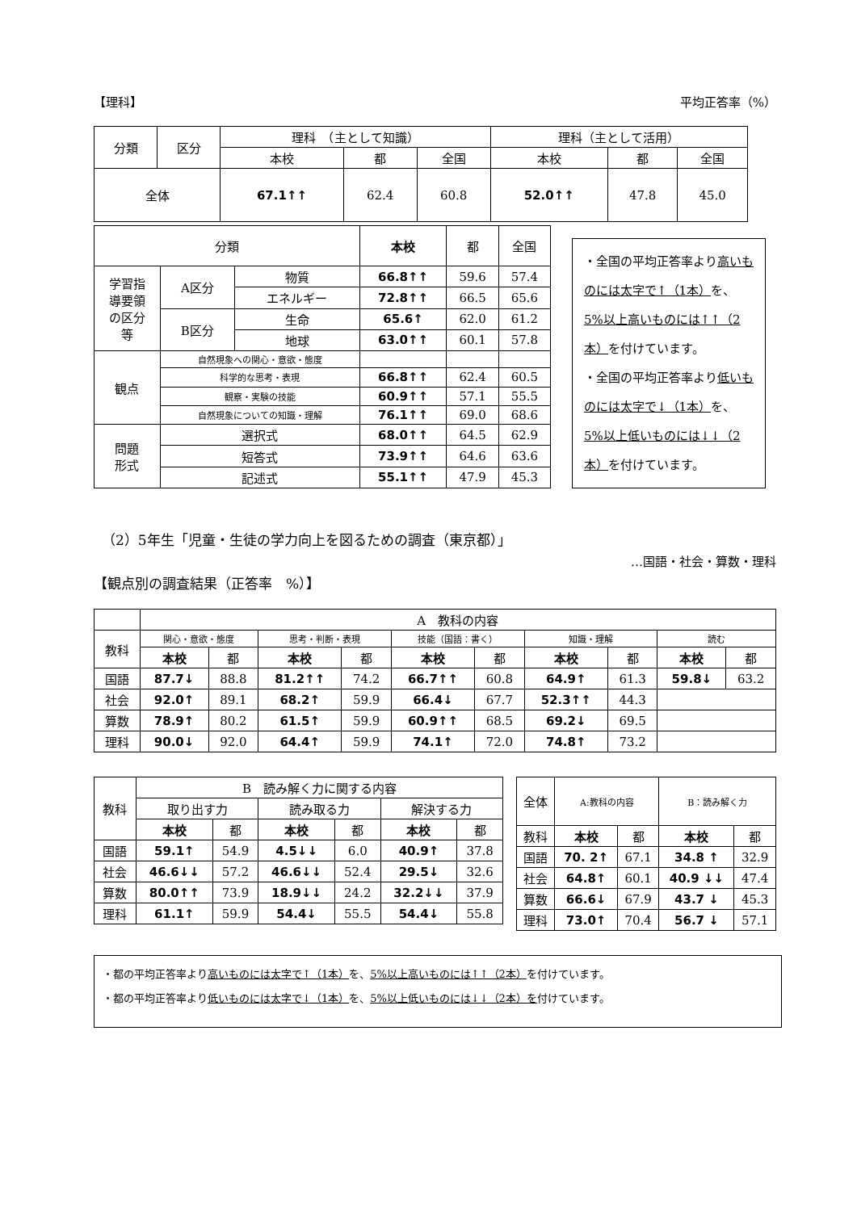【理科】 平均正答率（%）
| 分類 | 区分 | 理科 （主として知識） | | | 理科（主として活用） | | |
| | | 本校 | 都 | 全国 | 本校 | 都 | 全国 |
| 全体 | | 67.1↑↑ | 62.4 | 60.8 | 52.0↑↑ | 47.8 | 45.0 |
| 分類 | | | 本校 | 都 | 全国 |
| 学習指 導要領 の区分 等 | A区分 | 物質 | 66.8↑↑ | 59.6 | 57.4 |
| | | エネルギー | 72.8↑↑ | 66.5 | 65.6 |
| | B区分 | 生命 | 65.6↑ | 62.0 | 61.2 |
| | | 地球 | 63.0↑↑ | 60.1 | 57.8 |
| 観点 | 自然現象への関心・意欲・態度 | | | | |
| | 科学的な思考・表現 | | 66.8↑↑ | 62.4 | 60.5 |
| | 観察・実験の技能 | | 60.9↑↑ | 57.1 | 55.5 |
| | 自然現象についての知識・理解 | | 76.1↑↑ | 69.0 | 68.6 |
| 問題 形式 | 選択式 | | 68.0↑↑ | 64.5 | 62.9 |
| | 短答式 | | 73.9↑↑ | 64.6 | 63.6 |
| | 記述式 | | 55.1↑↑ | 47.9 | 45.3 |
・全国の平均正答率より高いものには太字で↑（1本）を、5%以上高いものには↑↑（2本）を付けています。
・全国の平均正答率より低いものには太字で↓（1本）を、5%以上低いものには↓↓（2本）を付けています。
（2）5年生「児童・生徒の学力向上を図るための調査（東京都）」
…国語・社会・算数・理科
【観点別の調査結果（正答率　%）】
| | A 教科の内容 | | | | | | | | | |
| 教科 | 関心・意欲・態度 | | 思考・判断・表現 | | 技能（国語：書く） | | 知識・理解 | | 読む | |
| | 本校 | 都 | 本校 | 都 | 本校 | 都 | 本校 | 都 | 本校 | 都 |
| 国語 | 87.7↓ | 88.8 | 81.2↑↑ | 74.2 | 66.7↑↑ | 60.8 | 64.9↑ | 61.3 | 59.8↓ | 63.2 |
| 社会 | 92.0↑ | 89.1 | 68.2↑ | 59.9 | 66.4↓ | 67.7 | 52.3↑↑ | 44.3 | | |
| 算数 | 78.9↑ | 80.2 | 61.5↑ | 59.9 | 60.9↑↑ | 68.5 | 69.2↓ | 69.5 | | |
| 理科 | 90.0↓ | 92.0 | 64.4↑ | 59.9 | 74.1↑ | 72.0 | 74.8↑ | 73.2 | | |
| 教科 | B 読み解く力に関する内容 | | | | | |
| | 取り出す力 | | 読み取る力 | | 解決する力 | |
| | 本校 | 都 | 本校 | 都 | 本校 | 都 |
| 国語 | 59.1↑ | 54.9 | 4.5↓↓ | 6.0 | 40.9↑ | 37.8 |
| 社会 | 46.6↓↓ | 57.2 | 46.6↓↓ | 52.4 | 29.5↓ | 32.6 |
| 算数 | 80.0↑↑ | 73.9 | 18.9↓↓ | 24.2 | 32.2↓↓ | 37.9 |
| 理科 | 61.1↑ | 59.9 | 54.4↓ | 55.5 | 54.4↓ | 55.8 |
| 全体 | A:教科の内容 | | B：読み解く力 | |
| 教科 | 本校 | 都 | 本校 | 都 |
| 国語 | 70. 2↑ | 67.1 | 34.8 ↑ | 32.9 |
| 社会 | 64.8↑ | 60.1 | 40.9 ↓↓ | 47.4 |
| 算数 | 66.6↓ | 67.9 | 43.7 ↓ | 45.3 |
| 理科 | 73.0↑ | 70.4 | 56.7 ↓ | 57.1 |
・都の平均正答率より高いものには太字で↑（1本）を、5%以上高いものには↑↑（2本）を付けています。
・都の平均正答率より低いものには太字で↓（1本）を、5%以上低いものには↓↓（2本）を付けています。